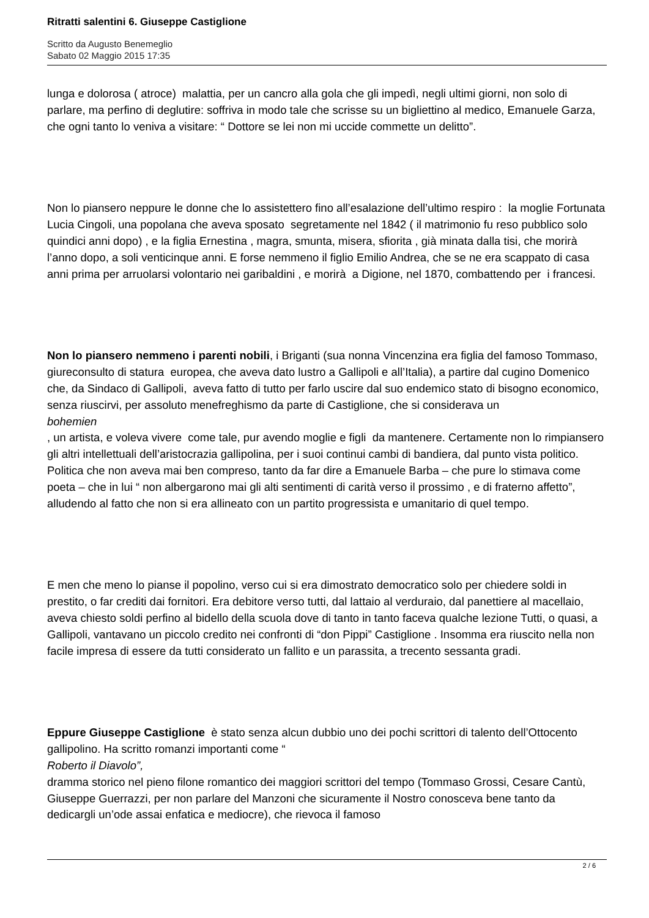Ritratti salentini 6. Giuseppe Castiglione
Scritto da Augusto Benemeglio
Sabato 02 Maggio 2015 17:35
lunga e dolorosa ( atroce) malattia, per un cancro alla gola che gli impedì, negli ultimi giorni, non solo di parlare, ma perfino di deglutire: soffriva in modo tale che scrisse su un bigliettino al medico, Emanuele Garza, che ogni tanto lo veniva a visitare: “ Dottore se lei non mi uccide commette un delitto”.
Non lo piansero neppure le donne che lo assistettero fino all’esalazione dell’ultimo respiro : la moglie Fortunata Lucia Cingoli, una popolana che aveva sposato segretamente nel 1842 ( il matrimonio fu reso pubblico solo quindici anni dopo) , e la figlia Ernestina , magra, smunta, misera, sfiorita , già minata dalla tisi, che morirà l’anno dopo, a soli venticinque anni. E forse nemmeno il figlio Emilio Andrea, che se ne era scappato di casa anni prima per arruolarsi volontario nei garibaldini , e morirà a Digione, nel 1870, combattendo per i francesi.
Non lo piansero nemmeno i parenti nobili, i Briganti (sua nonna Vincenzina era figlia del famoso Tommaso, giureconsulto di statura europea, che aveva dato lustro a Gallipoli e all’Italia), a partire dal cugino Domenico che, da Sindaco di Gallipoli, aveva fatto di tutto per farlo uscire dal suo endemico stato di bisogno economico, senza riuscirvi, per assoluto menefreghismo da parte di Castiglione, che si considerava un
bohemien
, un artista, e voleva vivere come tale, pur avendo moglie e figli da mantenere. Certamente non lo rimpiansero gli altri intellettuali dell’aristocrazia gallipolina, per i suoi continui cambi di bandiera, dal punto vista politico. Politica che non aveva mai ben compreso, tanto da far dire a Emanuele Barba – che pure lo stimava come poeta – che in lui “ non albergarono mai gli alti sentimenti di carità verso il prossimo , e di fraterno affetto”, alludendo al fatto che non si era allineato con un partito progressista e umanitario di quel tempo.
E men che meno lo pianse il popolino, verso cui si era dimostrato democratico solo per chiedere soldi in prestito, o far crediti dai fornitori. Era debitore verso tutti, dal lattaio al verduraio, dal panettiere al macellaio, aveva chiesto soldi perfino al bidello della scuola dove di tanto in tanto faceva qualche lezione Tutti, o quasi, a Gallipoli, vantavano un piccolo credito nei confronti di “don Pippi” Castiglione . Insomma era riuscito nella non facile impresa di essere da tutti considerato un fallito e un parassita, a trecento sessanta gradi.
Eppure Giuseppe Castiglione è stato senza alcun dubbio uno dei pochi scrittori di talento dell’Ottocento gallipolino. Ha scritto romanzi importanti come “
Roberto il Diavolo”,
dramma storico nel pieno filone romantico dei maggiori scrittori del tempo (Tommaso Grossi, Cesare Cantù, Giuseppe Guerrazzi, per non parlare del Manzoni che sicuramente il Nostro conosceva bene tanto da dedicargli un’ode assai enfatica e mediocre), che rievoca il famoso
2 / 6